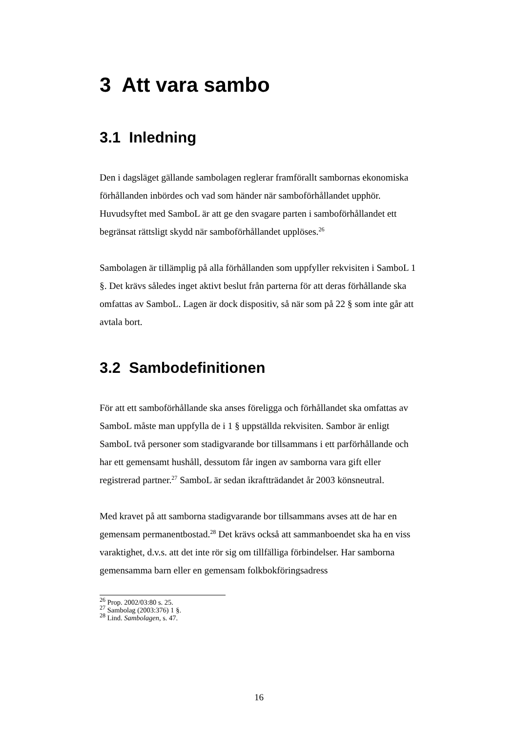3 Att vara sambo
3.1 Inledning
Den i dagsläget gällande sambolagen reglerar framförallt sambornas ekonomiska förhållanden inbördes och vad som händer när samboförhållandet upphör. Huvudsyftet med SamboL är att ge den svagare parten i samboförhållandet ett begränsat rättsligt skydd när samboförhållandet upplöses.<sup>26</sup>
Sambolagen är tillämplig på alla förhållanden som uppfyller rekvisiten i SamboL 1 §. Det krävs således inget aktivt beslut från parterna för att deras förhållande ska omfattas av SamboL. Lagen är dock dispositiv, så när som på 22 § som inte går att avtala bort.
3.2 Sambodefinitionen
För att ett samboförhållande ska anses föreligga och förhållandet ska omfattas av SamboL måste man uppfylla de i 1 § uppställda rekvisiten. Sambor är enligt SamboL två personer som stadigvarande bor tillsammans i ett parförhållande och har ett gemensamt hushåll, dessutom får ingen av samborna vara gift eller registrerad partner.<sup>27</sup> SamboL är sedan ikraftträdandet år 2003 könsneutral.
Med kravet på att samborna stadigvarande bor tillsammans avses att de har en gemensam permanentbostad.<sup>28</sup> Det krävs också att sammanboendet ska ha en viss varaktighet, d.v.s. att det inte rör sig om tillfälliga förbindelser. Har samborna gemensamma barn eller en gemensam folkbokföringsadress
<sup>26</sup> Prop. 2002/03:80 s. 25.
<sup>27</sup> Sambolag (2003:376) 1 §.
<sup>28</sup> Lind. Sambolagen, s. 47.
16